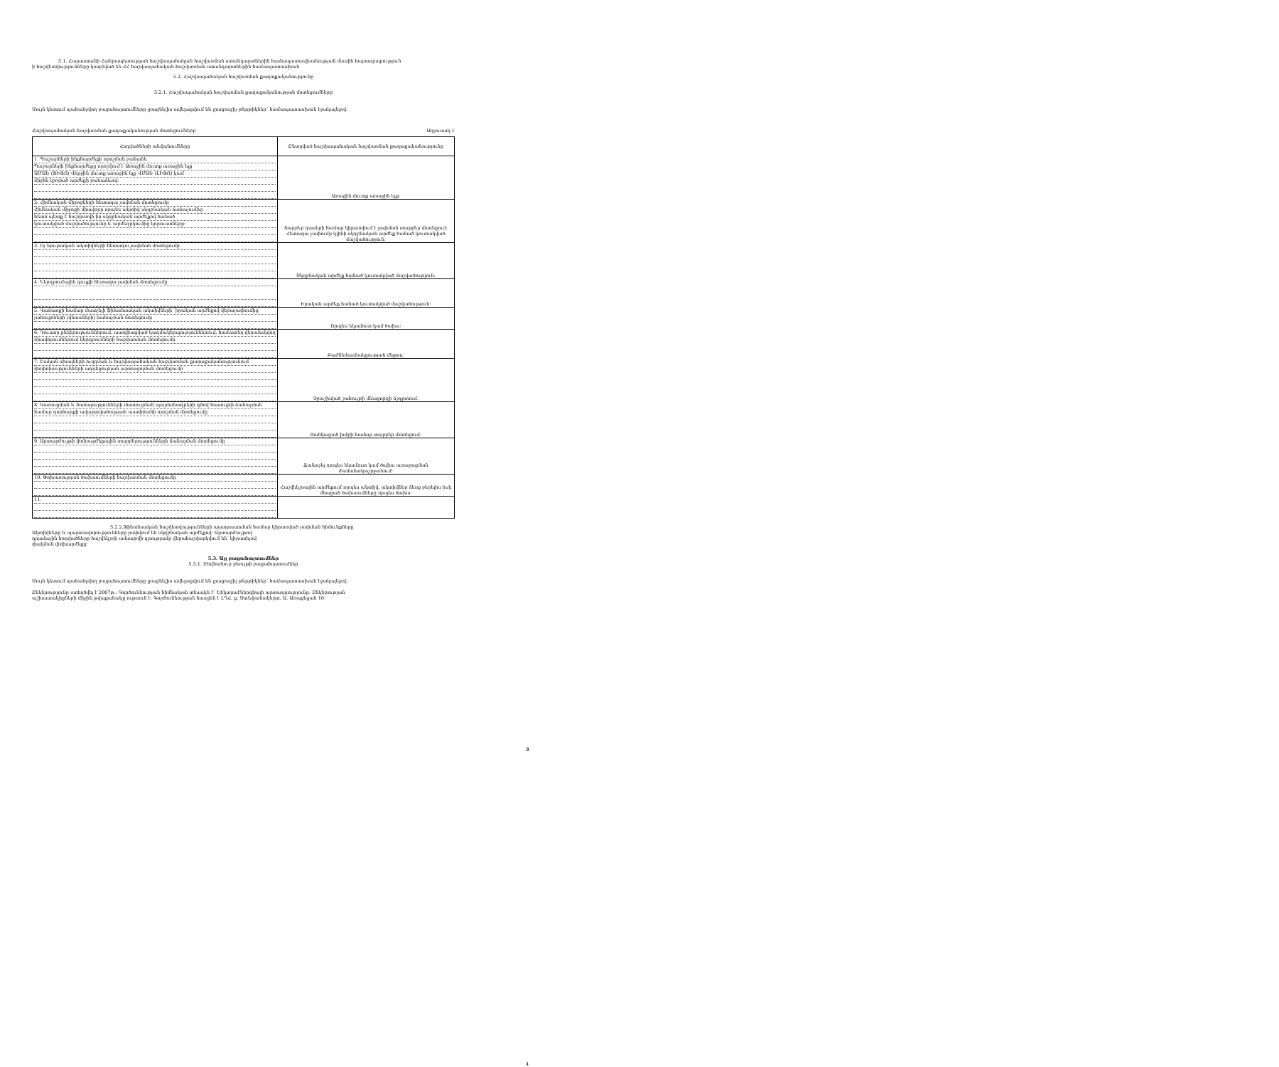5.1. Հայաստանի Հանրապետության հաշվապահական հաշվառման ստանդարտներին համապատասխանության մասին հայտարարություն
ի հաշվետվությունները կազմված են ՀՀ հաշվապահական հաշվառման ստանդարտներին համապատասխան
5.2. Հաշվապահական հաշվառման քաղաքականությունը
5.2.1. Հաշվապահական հաշվառման քաղաքականության մոտեցումները
Սույն կետում պահանջվող բացահայտումները լրացնելիս ավելացվում են լրացուցիչ թերթիկներ՝ համապատասխան էջակալելով:
Հաշվապահական հաշվառման քաղաքականության մոտեցումները Աղյուսակ 1
| Հոդվածների անվանումները | Ընտրված հաշվապահական հաշվառման քաղաքականությունը |
| --- | --- |
| 1. Պաշարների ինքնարժեքի որոշման բանաձև Պաշարների ինքնարժեքը որոշվում է Առաջին մուտք առաջին ելք ԱՄԱԵ (ՖԻՖՈ) Վերջին մուտք առաջին ելք ՎՄԱԵ (ԼԻՖՈ) կամ միջին կշռված արժեքի բանաձևով: | Առաջին մուտք առաջին ելք: |
| 2. Հիմնական միջոցների հետագա չափման մոտեցումը Հիմնական միջոցի միավորը որպես ակտիվ սկզբնական ճանաչումից հետո պետք է հաշվառվի իր սկզբնական արժեքով հանած կուտակված մաշվածությունը և արժեզրկումից կորուստները: | Տարբեր դասերի համար կիրառվում է չափման տարբեր մոտեցում: Հետագա չափումը կլինի սկզբնական արժեք հանած կուտակված մաշվածություն: |
| 3. Ոչ նյութական ակտիվների հետագա չափման մոտեցումը | Սկզբնական արժեք հանած կուտակված մաշվածություն: |
| 4. Ներդրումային գույքի հետագա չափման մոտեցումը | Իրական արժեք հանած կուտակված մաշվածություն: |
| 5. Վաճառքի համար մատչելի ֆինանսական ակտիվների՝ իրական արժեքով վերաչափումից չահույթների (վնասների) ճանաչման մոտեցումը | Որպես եկամուտ կամ ծախս: |
| 6. Դուստր ընկերություններում, ասոցիացված կազմակերպություններում, համատեղ վերահսկվող միավորումներում ներդրումների հաշվառման մոտեցումը | Բաժնեմասնակցության մեթոդ: |
| 7. Էական սխալների ուղղման և հաշվապահական հաշվառման քաղաքականությունում փոփոխությունների ազդեցության արտացոլման մոտեցումը | Չբաշխված շահույթի մնացորդի ճշգրտում: |
| 8. Կառուցման և ծառայությունների մատուցման պայմանագրերի գծով հասույթի ճանաչման համար գործարքի ավարտվածության աստիճանի որոշման մոտեցումը | Ցանկացած խմբի համար տարբեր մոտեցում: |
| 9. Արտարժույթի փոխարժեքային տարբերությունների ճանաչման մոտեցումը | Ճանաչել որպես եկամուտ կամ ծախս առաջացման ժամանակաշրջանում: |
| 10. Փոխառության ծախսումների հաշվառման մոտեցումը | Հաշվեկշռային արժեքում որպես ակտիվ, ակտիվներ ձեռք բերելիս իսկ մնացած ծախսումները որպես ծախս: |
| 11. | |
5.2.2.Ֆինանսական հաշվետվությունների պատրաստման համար կիրառված չափման հիմունքները
Ակտիվները և պարտավորությունները չափվում են սկզբնական արժեքով: Արտարժույթով դրամային հոդվածները հաշվեկշռի ամսաթվի դրությամբ վերահաշվարկվում են՝ կիրառելով փակման փոխարժեքը:
5.3. Այլ բացահայտումներ
5.3.1. Ընդհանուր բնույթի բացահայտումներ
Սույն կետում պահանջվող բացահայտումները լրացնելիս ավելացվում են լրացուցիչ թերթիկներ՝ համապատասխան էջակալելով:
Ընկերությունը ստեղծվել է 2007թ.: Գործունեության հիմնական տեսակն է՝ էլեկտրաէներգիայի արտադրությունը: Ընկերության
աշխատակիցների միջին թվաքանակը ութսուն է: Գործունեության հասցեն է ԼՂՀ, ք. Ստեփանակերտ, Ա. Առաքելյան 10:
3
4